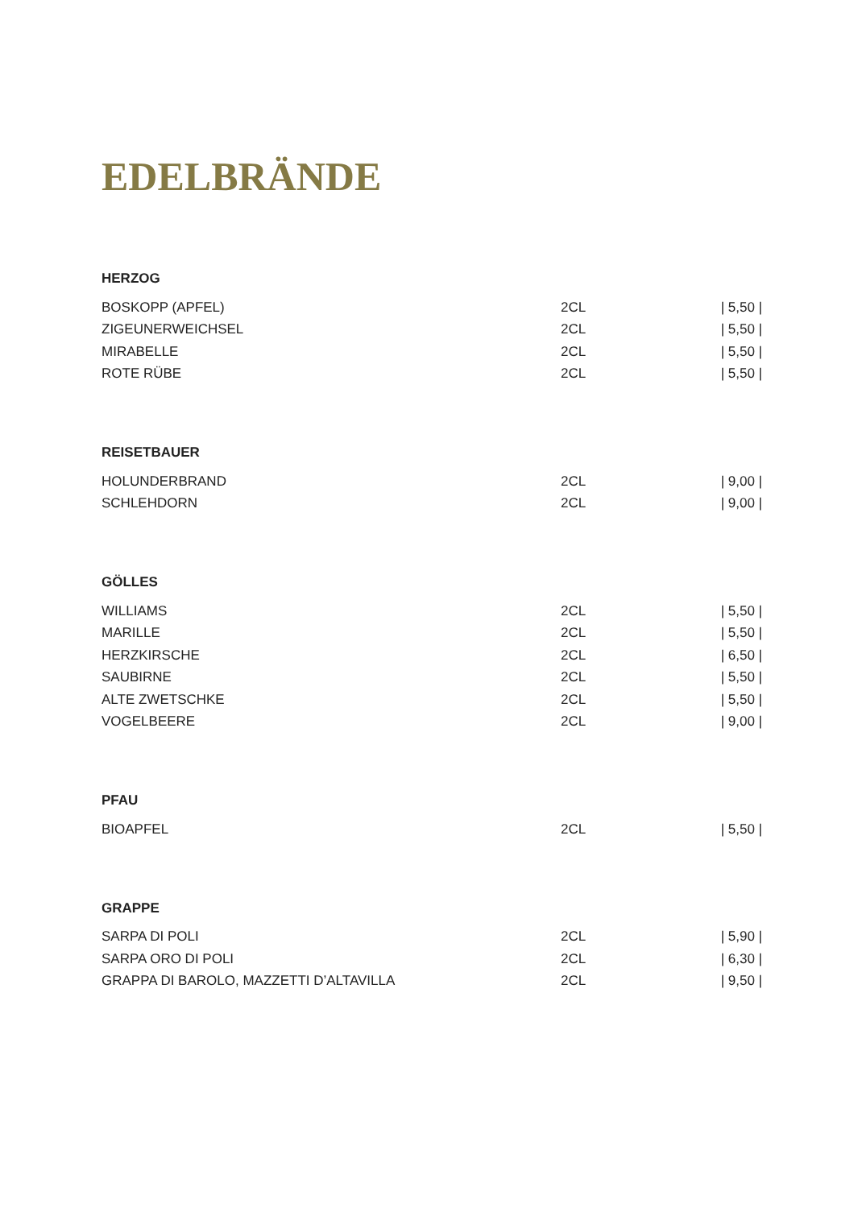EDELBRÄNDE
HERZOG
| BOSKOPP (APFEL) | 2CL | / 5,50 / |
| ZIGEUNERWEICHSEL | 2CL | / 5,50 / |
| MIRABELLE | 2CL | / 5,50 / |
| ROTE RÜBE | 2CL | / 5,50 / |
REISETBAUER
| HOLUNDERBRAND | 2CL | / 9,00 / |
| SCHLEHDORN | 2CL | / 9,00 / |
GÖLLES
| WILLIAMS | 2CL | / 5,50 / |
| MARILLE | 2CL | / 5,50 / |
| HERZKIRSCHE | 2CL | / 6,50 / |
| SAUBIRNE | 2CL | / 5,50 / |
| ALTE ZWETSCHKE | 2CL | / 5,50 / |
| VOGELBEERE | 2CL | / 9,00 / |
PFAU
| BIOAPFEL | 2CL | / 5,50 / |
GRAPPE
| SARPA DI POLI | 2CL | / 5,90 / |
| SARPA ORO DI POLI | 2CL | / 6,30 / |
| GRAPPA DI BAROLO, MAZZETTI D’ALTAVILLA | 2CL | / 9,50 / |